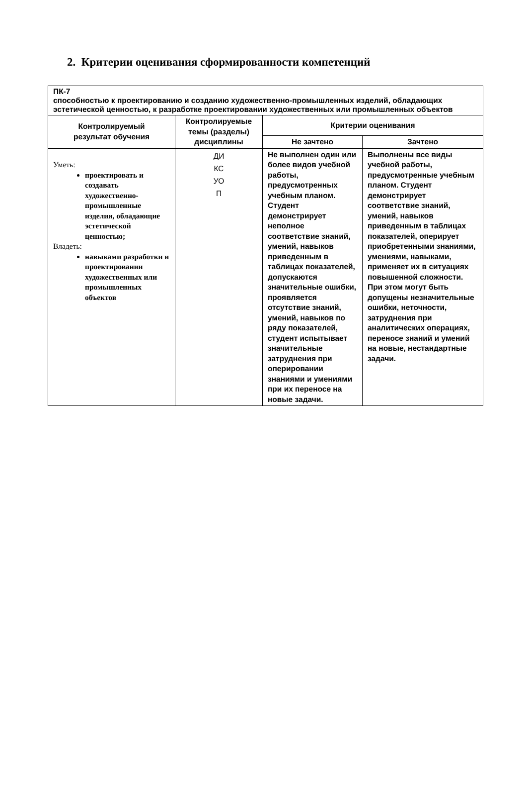2. Критерии оценивания сформированности компетенций
| ПК-7 способностью к проектированию и созданию художественно-промышленных изделий, обладающих эстетической ценностью, к разработке проектировании художественных или промышленных объектов | | | |
| Контролируемый результат обучения | Контролируемые темы (разделы) дисциплины | Критерии оценивания | |
| | | Не зачтено | Зачтено |
| Уметь: проектировать и создавать художественно-промышленные изделия, обладающие эстетической ценностью; Владеть: навыками разработки и проектировании художественных или промышленных объектов | ДИ КС УО П | Не выполнен один или более видов учебной работы, предусмотренных учебным планом. Студент демонстрирует неполное соответствие знаний, умений, навыков приведенным в таблицах показателей, допускаются значительные ошибки, проявляется отсутствие знаний, умений, навыков по ряду показателей, студент испытывает значительные затруднения при оперировании знаниями и умениями при их переносе на новые задачи. | Выполнены все виды учебной работы, предусмотренные учебным планом. Студент демонстрирует соответствие знаний, умений, навыков приведенным в таблицах показателей, оперирует приобретенными знаниями, умениями, навыками, применяет их в ситуациях повышенной сложности. При этом могут быть допущены незначительные ошибки, неточности, затруднения при аналитических операциях, переносе знаний и умений на новые, нестандартные задачи. |